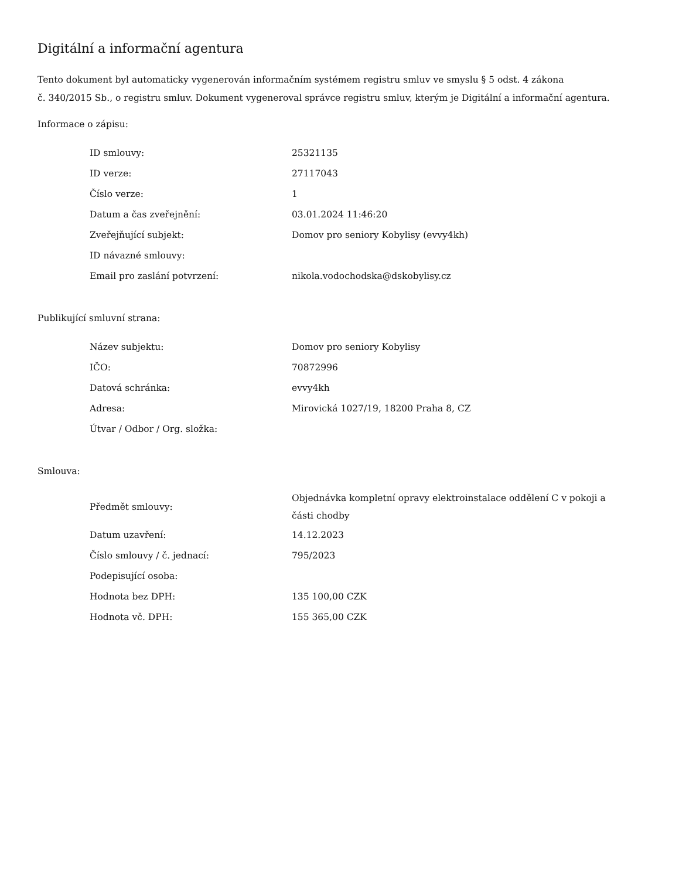Digitální a informační agentura
Tento dokument byl automaticky vygenerován informačním systémem registru smluv ve smyslu § 5 odst. 4 zákona
č. 340/2015 Sb., o registru smluv. Dokument vygeneroval správce registru smluv, kterým je Digitální a informační agentura.
Informace o zápisu:
| ID smlouvy: | 25321135 |
| ID verze: | 27117043 |
| Číslo verze: | 1 |
| Datum a čas zveřejnění: | 03.01.2024 11:46:20 |
| Zveřejňující subjekt: | Domov pro seniory Kobylisy (evvy4kh) |
| ID návazné smlouvy: | |
| Email pro zaslání potvrzení: | nikola.vodochodska@dskobylisy.cz |
Publikující smluvní strana:
| Název subjektu: | Domov pro seniory Kobylisy |
| IČO: | 70872996 |
| Datová schránka: | evvy4kh |
| Adresa: | Mirovická 1027/19, 18200 Praha 8, CZ |
| Útvar / Odbor / Org. složka: | |
Smlouva:
| Předmět smlouvy: | Objednávka kompletní opravy elektroinstalace oddělení C v pokoji a části chodby |
| Datum uzavření: | 14.12.2023 |
| Číslo smlouvy / č. jednací: | 795/2023 |
| Podepisující osoba: | |
| Hodnota bez DPH: | 135 100,00 CZK |
| Hodnota vč. DPH: | 155 365,00 CZK |